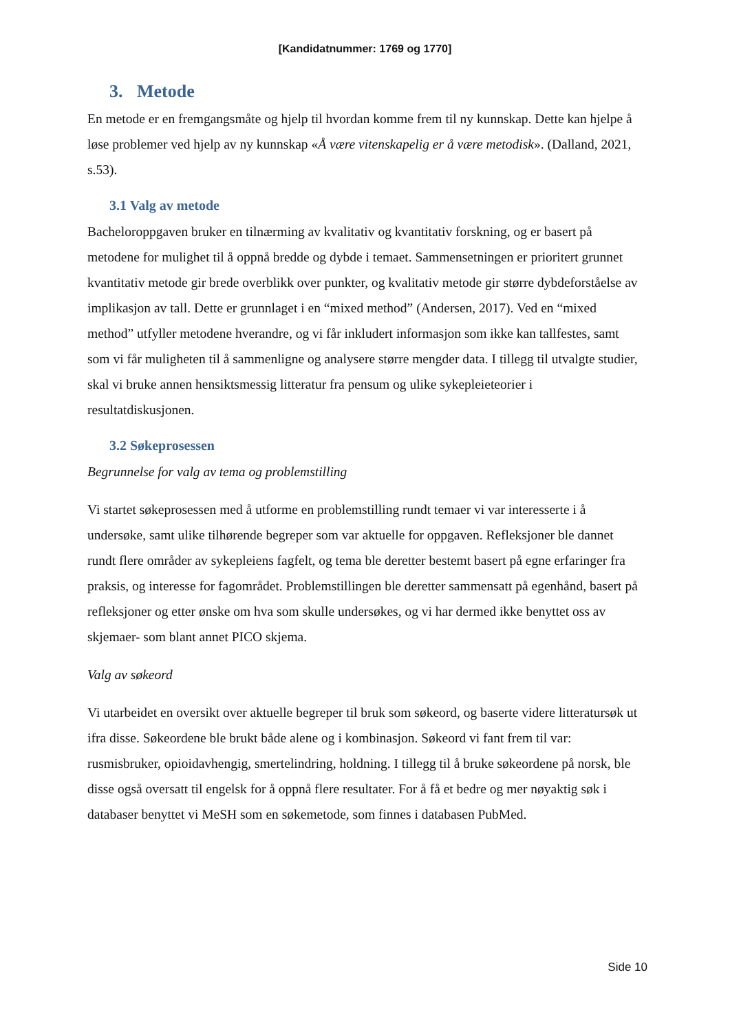[Kandidatnummer: 1769 og 1770]
3. Metode
En metode er en fremgangsmåte og hjelp til hvordan komme frem til ny kunnskap. Dette kan hjelpe å løse problemer ved hjelp av ny kunnskap «Å være vitenskapelig er å være metodisk». (Dalland, 2021, s.53).
3.1 Valg av metode
Bacheloroppgaven bruker en tilnærming av kvalitativ og kvantitativ forskning, og er basert på metodene for mulighet til å oppnå bredde og dybde i temaet. Sammensetningen er prioritert grunnet kvantitativ metode gir brede overblikk over punkter, og kvalitativ metode gir større dybdeforståelse av implikasjon av tall. Dette er grunnlaget i en “mixed method” (Andersen, 2017). Ved en “mixed method” utfyller metodene hverandre, og vi får inkludert informasjon som ikke kan tallfestes, samt som vi får muligheten til å sammenligne og analysere større mengder data. I tillegg til utvalgte studier, skal vi bruke annen hensiktsmessig litteratur fra pensum og ulike sykepleieteorier i resultatdiskusjonen.
3.2 Søkeprosessen
Begrunnelse for valg av tema og problemstilling
Vi startet søkeprosessen med å utforme en problemstilling rundt temaer vi var interesserte i å undersøke, samt ulike tilhørende begreper som var aktuelle for oppgaven. Refleksjoner ble dannet rundt flere områder av sykepleiens fagfelt, og tema ble deretter bestemt basert på egne erfaringer fra praksis, og interesse for fagområdet. Problemstillingen ble deretter sammensatt på egenhånd, basert på refleksjoner og etter ønske om hva som skulle undersøkes, og vi har dermed ikke benyttet oss av skjemaer- som blant annet PICO skjema.
Valg av søkeord
Vi utarbeidet en oversikt over aktuelle begreper til bruk som søkeord, og baserte videre litteratursøk ut ifra disse. Søkeordene ble brukt både alene og i kombinasjon. Søkeord vi fant frem til var: rusmisbruker, opioidavhengig, smertelindring, holdning. I tillegg til å bruke søkeordene på norsk, ble disse også oversatt til engelsk for å oppnå flere resultater. For å få et bedre og mer nøyaktig søk i databaser benyttet vi MeSH som en søkemetode, som finnes i databasen PubMed.
Side 10